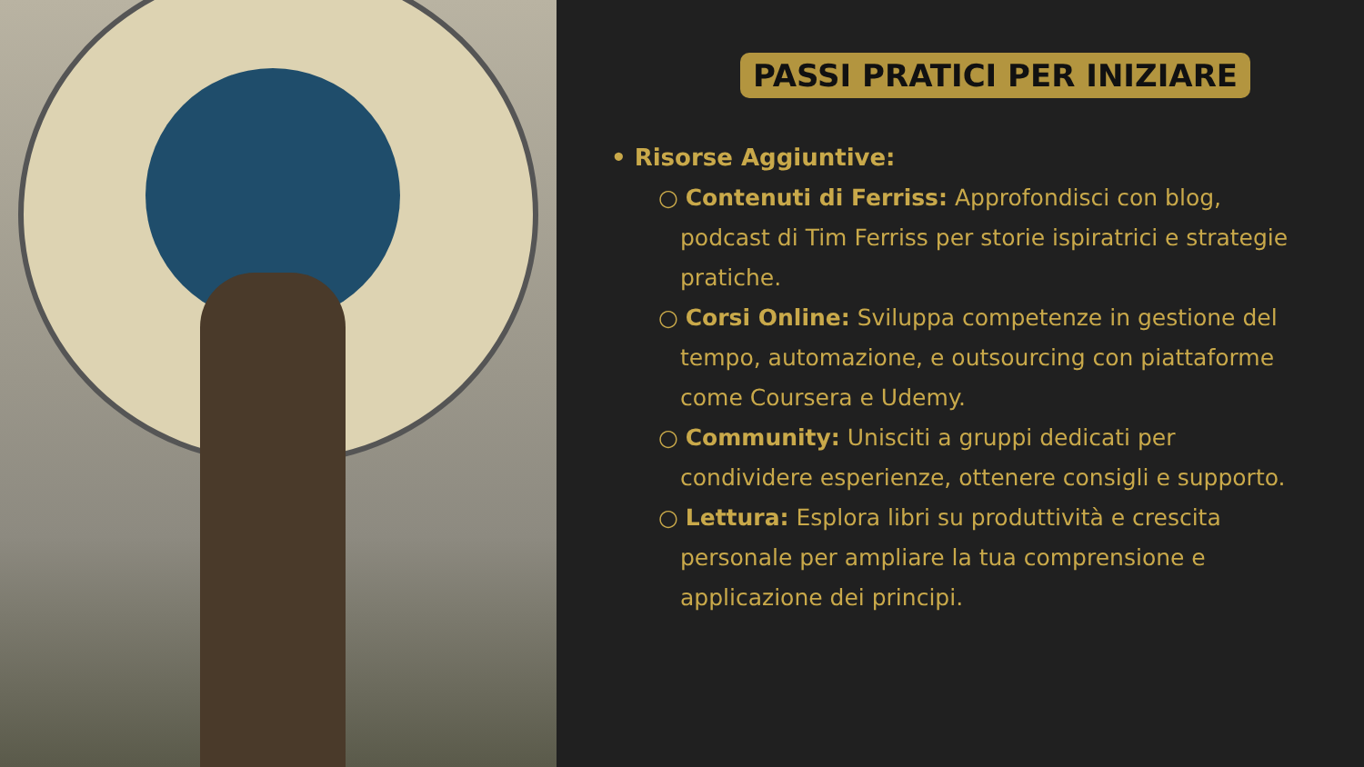PASSI PRATICI PER INIZIARE
• Risorse Aggiuntive:
○ Contenuti di Ferriss: Approfondisci con blog, podcast di Tim Ferriss per storie ispiratrici e strategie pratiche.
○ Corsi Online: Sviluppa competenze in gestione del tempo, automazione, e outsourcing con piattaforme come Coursera e Udemy.
○ Community: Unisciti a gruppi dedicati per condividere esperienze, ottenere consigli e supporto.
○ Lettura: Esplora libri su produttività e crescita personale per ampliare la tua comprensione e applicazione dei principi.